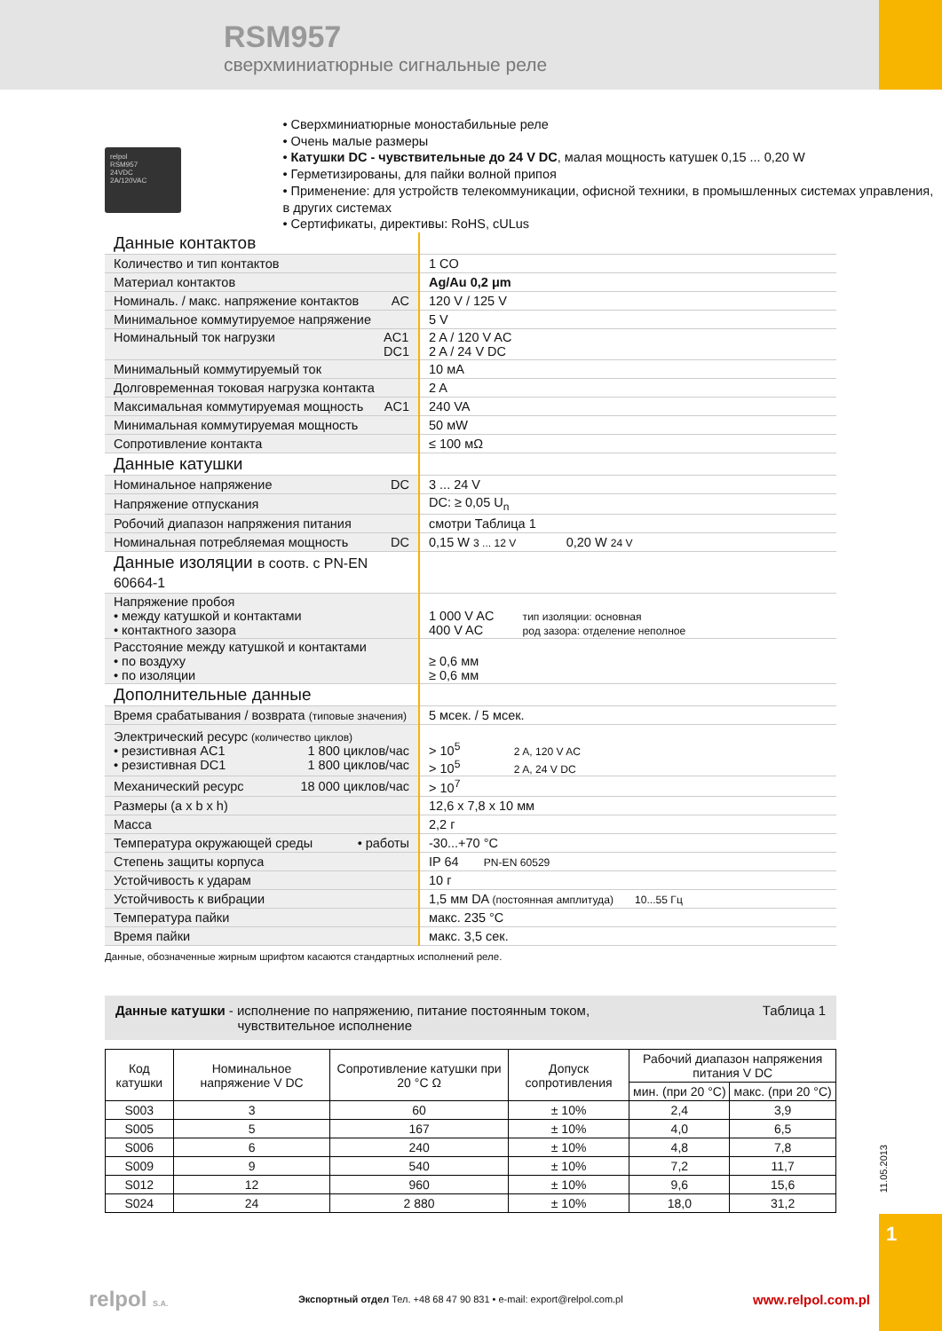RSM957
сверхминиатюрные сигнальные реле
relpol
RSM957
24VDC
2A/120VAC
• Сверхминиатюрные моностабильные реле
• Очень малые размеры
• Катушки DC - чувствительные до 24 V DC, малая мощность катушек 0,15 ... 0,20 W
• Герметизированы, для пайки волной припоя
• Применение: для устройств телекоммуникации, офисной техники, в промышленных системах управления, в других системах
• Сертификаты, директивы: RoHS, cULus
| Данные контактов | |
| Количество и тип контактов | 1 CO |
| Материал контактов | Ag/Au 0,2 μm |
| Номиналь. / макс. напряжение контактов AC | 120 V / 125 V |
| Минимальное коммутируемое напряжение | 5 V |
| Номинальный ток нагрузки AC1 DC1 | 2 A / 120 V AC 2 A / 24 V DC |
| Минимальный коммутируемый ток | 10 мA |
| Долговременная токовая нагрузка контакта | 2 A |
| Максимальная коммутируемая мощность AC1 | 240 VA |
| Минимальная коммутируемая мощность | 50 мW |
| Сопротивление контакта | ≤ 100 мΩ |
| Данные катушки | |
| Номинальное напряжение DC | 3 ... 24 V |
| Напряжение отпускания | DC: ≥ 0,05 U<sub>n</sub> |
| Робочий диапазон напряжения питания | смотри Таблица 1 |
| Номинальная потребляемая мощность DC | 0,15 W 3 ... 12 V 0,20 W 24 V |
| Данные изоляции в соотв. с PN-EN 60664-1 | |
| Напряжение пробоя • между катушкой и контактами • контактного зазора | 1 000 V AC тип изоляции: основная 400 V AC род зазора: отделение неполное |
| Расстояние между катушкой и контактами • по воздуху • по изоляции | ≥ 0,6 мм ≥ 0,6 мм |
| Дополнительные данные | |
| Время срабатывания / возврата (типовые значения) | 5 мсек. / 5 мсек. |
| Электрический ресурс (количество циклов) • резистивная AC1 1 800 циклов/час • резистивная DC1 1 800 циклов/час | > 10<sup>5</sup> 2 A, 120 V AC > 10<sup>5</sup> 2 A, 24 V DC |
| Механический ресурс 18 000 циклов/час | > 10<sup>7</sup> |
| Размеры (a x b x h) | 12,6 x 7,8 x 10 мм |
| Масса | 2,2 г |
| Температура окружающей среды • работы | -30...+70 °C |
| Степень защиты корпуса | IP 64 PN-EN 60529 |
| Устойчивость к ударам | 10 г |
| Устойчивость к вибрации | 1,5 мм DA (постоянная амплитуда) 10...55 Гц |
| Температура пайки | макс. 235 °C |
| Время пайки | макс. 3,5 сек. |
Данные, обозначенные жирным шрифтом касаются стандартных исполнений реле.
Таблица 1 Данные катушки - исполнение по напряжению, питание постоянным током,
чувствительное исполнение
| Код катушки | Номинальное напряжение V DC | Сопротивление катушки при 20 °C Ω | Допуск сопротивления | Рабочий диапазон напряжения питания V DC | |
| --- | --- | --- | --- | --- | --- |
| | | | | мин. (при 20 °C) | макс. (при 20 °C) |
| S003 | 3 | 60 | ± 10% | 2,4 | 3,9 |
| S005 | 5 | 167 | ± 10% | 4,0 | 6,5 |
| S006 | 6 | 240 | ± 10% | 4,8 | 7,8 |
| S009 | 9 | 540 | ± 10% | 7,2 | 11,7 |
| S012 | 12 | 960 | ± 10% | 9,6 | 15,6 |
| S024 | 24 | 2 880 | ± 10% | 18,0 | 31,2 |
11.05.2013
1
relpol S.A. Экспортный отдел Тел. +48 68 47 90 831 • e-mail: export@relpol.com.pl www.relpol.com.pl